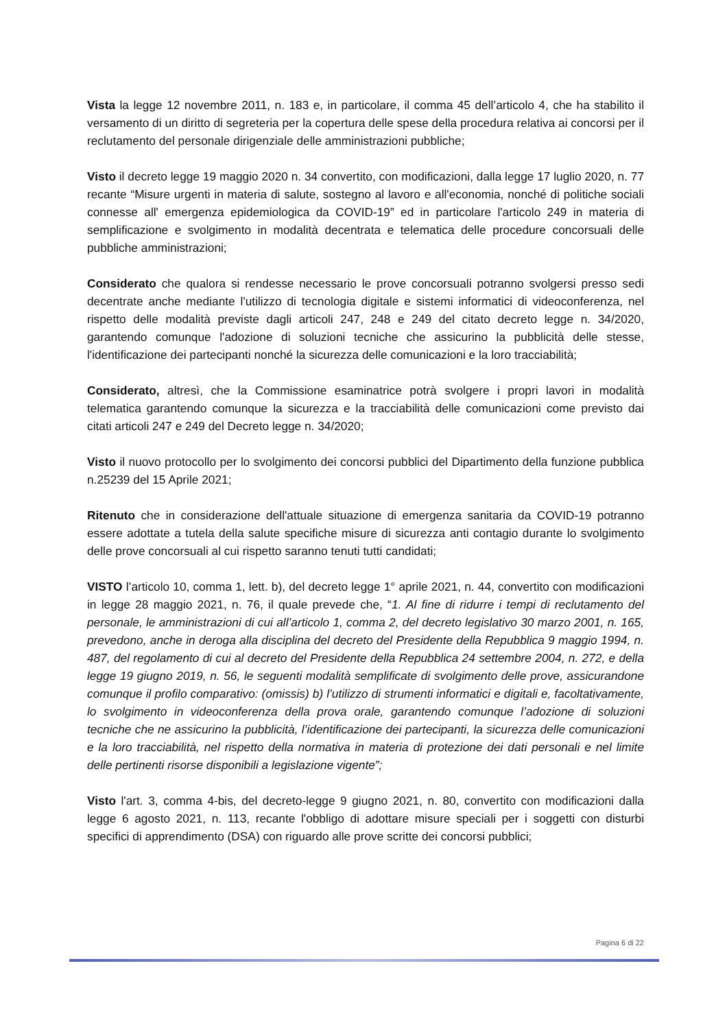Vista la legge 12 novembre 2011, n. 183 e, in particolare, il comma 45 dell’articolo 4, che ha stabilito il versamento di un diritto di segreteria per la copertura delle spese della procedura relativa ai concorsi per il reclutamento del personale dirigenziale delle amministrazioni pubbliche;
Visto il decreto legge 19 maggio 2020 n. 34 convertito, con modificazioni, dalla legge 17 luglio 2020, n. 77 recante “Misure urgenti in materia di salute, sostegno al lavoro e all'economia, nonché di politiche sociali connesse all' emergenza epidemiologica da COVID-19” ed in particolare l'articolo 249 in materia di semplificazione e svolgimento in modalità decentrata e telematica delle procedure concorsuali delle pubbliche amministrazioni;
Considerato che qualora si rendesse necessario le prove concorsuali potranno svolgersi presso sedi decentrate anche mediante l'utilizzo di tecnologia digitale e sistemi informatici di videoconferenza, nel rispetto delle modalità previste dagli articoli 247, 248 e 249 del citato decreto legge n. 34/2020, garantendo comunque l'adozione di soluzioni tecniche che assicurino la pubblicità delle stesse, l'identificazione dei partecipanti nonché la sicurezza delle comunicazioni e la loro tracciabilità;
Considerato, altresì, che la Commissione esaminatrice potrà svolgere i propri lavori in modalità telematica garantendo comunque la sicurezza e la tracciabilità delle comunicazioni come previsto dai citati articoli 247 e 249 del Decreto legge n. 34/2020;
Visto il nuovo protocollo per lo svolgimento dei concorsi pubblici del Dipartimento della funzione pubblica n.25239 del 15 Aprile 2021;
Ritenuto che in considerazione dell'attuale situazione di emergenza sanitaria da COVID-19 potranno essere adottate a tutela della salute specifiche misure di sicurezza anti contagio durante lo svolgimento delle prove concorsuali al cui rispetto saranno tenuti tutti candidati;
VISTO l’articolo 10, comma 1, lett. b), del decreto legge 1° aprile 2021, n. 44, convertito con modificazioni in legge 28 maggio 2021, n. 76, il quale prevede che, “1. Al fine di ridurre i tempi di reclutamento del personale, le amministrazioni di cui all’articolo 1, comma 2, del decreto legislativo 30 marzo 2001, n. 165, prevedono, anche in deroga alla disciplina del decreto del Presidente della Repubblica 9 maggio 1994, n. 487, del regolamento di cui al decreto del Presidente della Repubblica 24 settembre 2004, n. 272, e della legge 19 giugno 2019, n. 56, le seguenti modalità semplificate di svolgimento delle prove, assicurandone comunque il profilo comparativo: (omissis) b) l’utilizzo di strumenti informatici e digitali e, facoltativamente, lo svolgimento in videoconferenza della prova orale, garantendo comunque l’adozione di soluzioni tecniche che ne assicurino la pubblicità, l’identificazione dei partecipanti, la sicurezza delle comunicazioni e la loro tracciabilità, nel rispetto della normativa in materia di protezione dei dati personali e nel limite delle pertinenti risorse disponibili a legislazione vigente”;
Visto l'art. 3, comma 4-bis, del decreto-legge 9 giugno 2021, n. 80, convertito con modificazioni dalla legge 6 agosto 2021, n. 113, recante l'obbligo di adottare misure speciali per i soggetti con disturbi specifici di apprendimento (DSA) con riguardo alle prove scritte dei concorsi pubblici;
Pagina 6 di 22